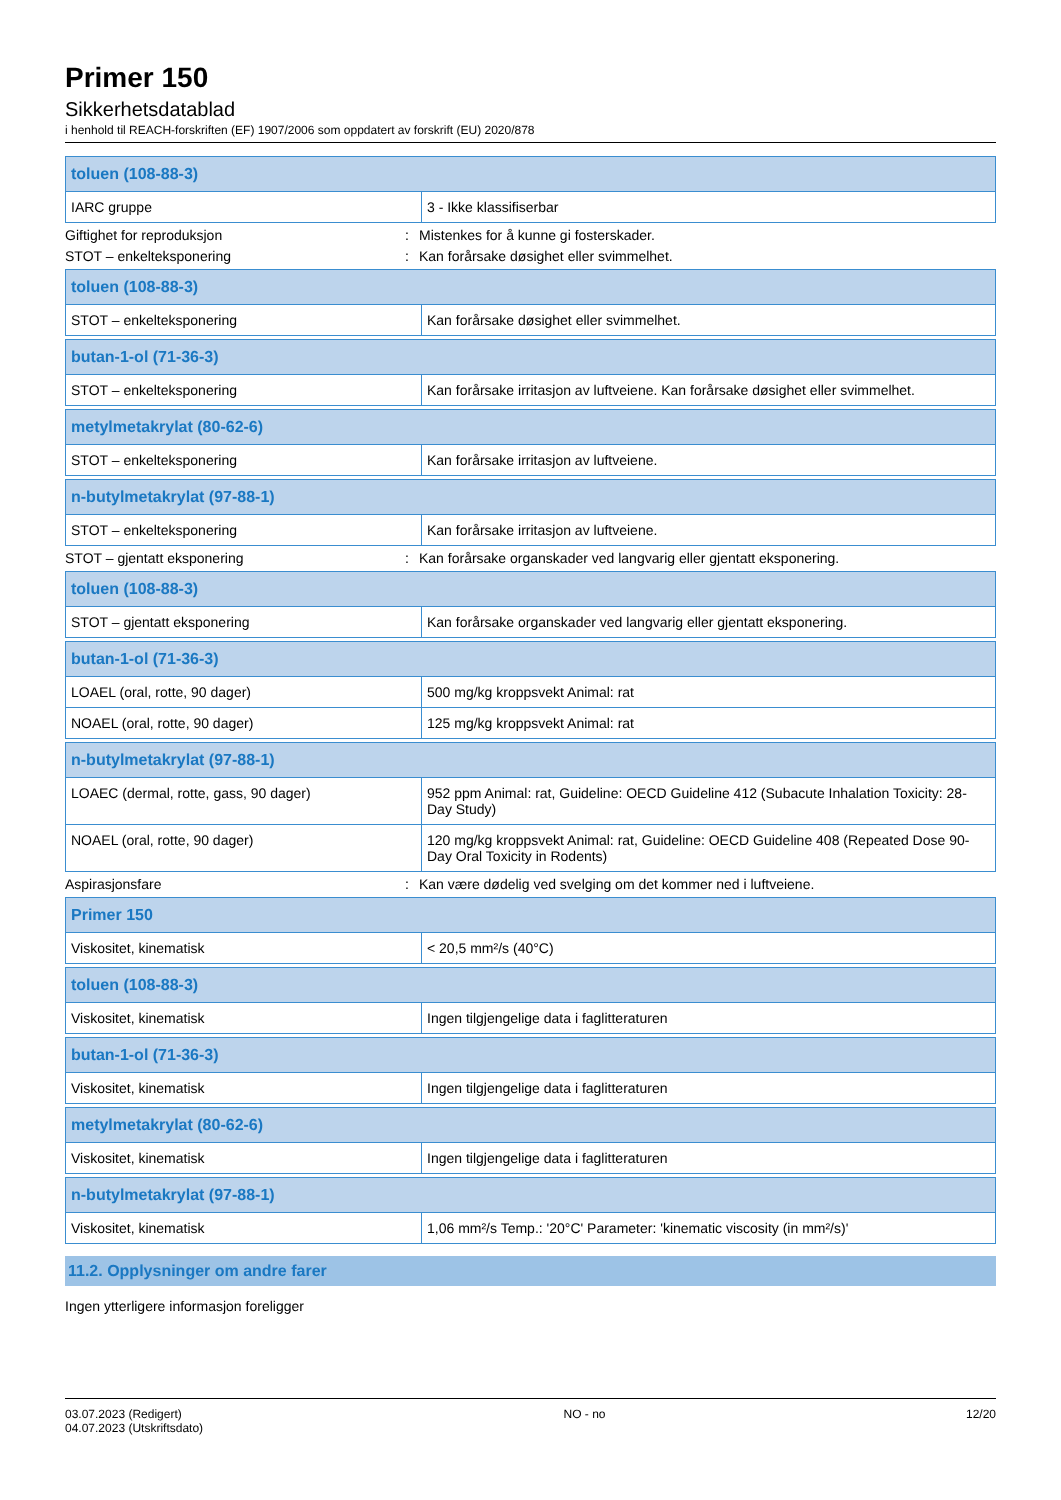Primer 150
Sikkerhetsdatablad
i henhold til REACH-forskriften (EF) 1907/2006 som oppdatert av forskrift (EU) 2020/878
| toluen (108-88-3) | |
| --- | --- |
| IARC gruppe | 3 - Ikke klassifiserbar |
Giftighet for reproduksjon: Mistenkes for å kunne gi fosterskader.
STOT – enkelteksponering: Kan forårsake døsighet eller svimmelhet.
| toluen (108-88-3) | |
| --- | --- |
| STOT – enkelteksponering | Kan forårsake døsighet eller svimmelhet. |
| butan-1-ol (71-36-3) | |
| --- | --- |
| STOT – enkelteksponering | Kan forårsake irritasjon av luftveiene. Kan forårsake døsighet eller svimmelhet. |
| metylmetakrylat (80-62-6) | |
| --- | --- |
| STOT – enkelteksponering | Kan forårsake irritasjon av luftveiene. |
| n-butylmetakrylat (97-88-1) | |
| --- | --- |
| STOT – enkelteksponering | Kan forårsake irritasjon av luftveiene. |
STOT – gjentatt eksponering: Kan forårsake organskader ved langvarig eller gjentatt eksponering.
| toluen (108-88-3) | |
| --- | --- |
| STOT – gjentatt eksponering | Kan forårsake organskader ved langvarig eller gjentatt eksponering. |
| butan-1-ol (71-36-3) | |
| --- | --- |
| LOAEL (oral, rotte, 90 dager) | 500 mg/kg kroppsvekt Animal: rat |
| NOAEL (oral, rotte, 90 dager) | 125 mg/kg kroppsvekt Animal: rat |
| n-butylmetakrylat (97-88-1) | |
| --- | --- |
| LOAEC (dermal, rotte, gass, 90 dager) | 952 ppm Animal: rat, Guideline: OECD Guideline 412 (Subacute Inhalation Toxicity: 28-Day Study) |
| NOAEL (oral, rotte, 90 dager) | 120 mg/kg kroppsvekt Animal: rat, Guideline: OECD Guideline 408 (Repeated Dose 90-Day Oral Toxicity in Rodents) |
Aspirasjonsfare: Kan være dødelig ved svelging om det kommer ned i luftveiene.
| Primer 150 | |
| --- | --- |
| Viskositet, kinematisk | < 20,5 mm²/s (40°C) |
| toluen (108-88-3) | |
| --- | --- |
| Viskositet, kinematisk | Ingen tilgjengelige data i faglitteraturen |
| butan-1-ol (71-36-3) | |
| --- | --- |
| Viskositet, kinematisk | Ingen tilgjengelige data i faglitteraturen |
| metylmetakrylat (80-62-6) | |
| --- | --- |
| Viskositet, kinematisk | Ingen tilgjengelige data i faglitteraturen |
| n-butylmetakrylat (97-88-1) | |
| --- | --- |
| Viskositet, kinematisk | 1,06 mm²/s Temp.: '20°C' Parameter: 'kinematic viscosity (in mm²/s)' |
11.2. Opplysninger om andre farer
Ingen ytterligere informasjon foreligger
03.07.2023 (Redigert)
04.07.2023 (Utskriftsdato)
NO - no 12/20